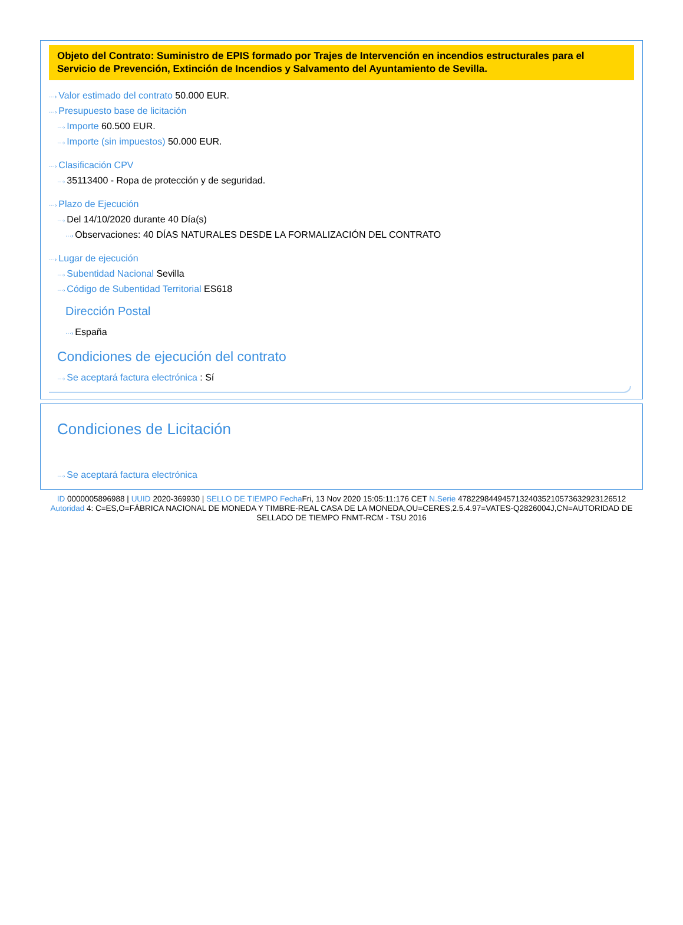Objeto del Contrato: Suministro de EPIS formado por Trajes de Intervención en incendios estructurales para el Servicio de Prevención, Extinción de Incendios y Salvamento del Ayuntamiento de Sevilla.
···› Valor estimado del contrato 50.000 EUR.
···› Presupuesto base de licitación
···› Importe 60.500 EUR.
···› Importe (sin impuestos) 50.000 EUR.
···› Clasificación CPV
···› 35113400 - Ropa de protección y de seguridad.
···› Plazo de Ejecución
···› Del 14/10/2020 durante 40 Día(s)
···› Observaciones: 40 DÍAS NATURALES DESDE LA FORMALIZACIÓN DEL CONTRATO
···› Lugar de ejecución
···› Subentidad Nacional Sevilla
···› Código de Subentidad Territorial ES618
Dirección Postal
···› España
Condiciones de ejecución del contrato
···› Se aceptará factura electrónica : Sí
Condiciones de Licitación
···› Se aceptará factura electrónica
ID 0000005896988 | UUID 2020-369930 | SELLO DE TIEMPO Fecha Fri, 13 Nov 2020 15:05:11:176 CET N.Serie 478229844945713240352105736329231265​12 Autoridad 4: C=ES,O=FÁBRICA NACIONAL DE MONEDA Y TIMBRE-REAL CASA DE LA MONEDA,OU=CERES,2.5.4.97=VATES-Q2826004J,CN=AUTORIDAD DE SELLADO DE TIEMPO FNMT-RCM - TSU 2016